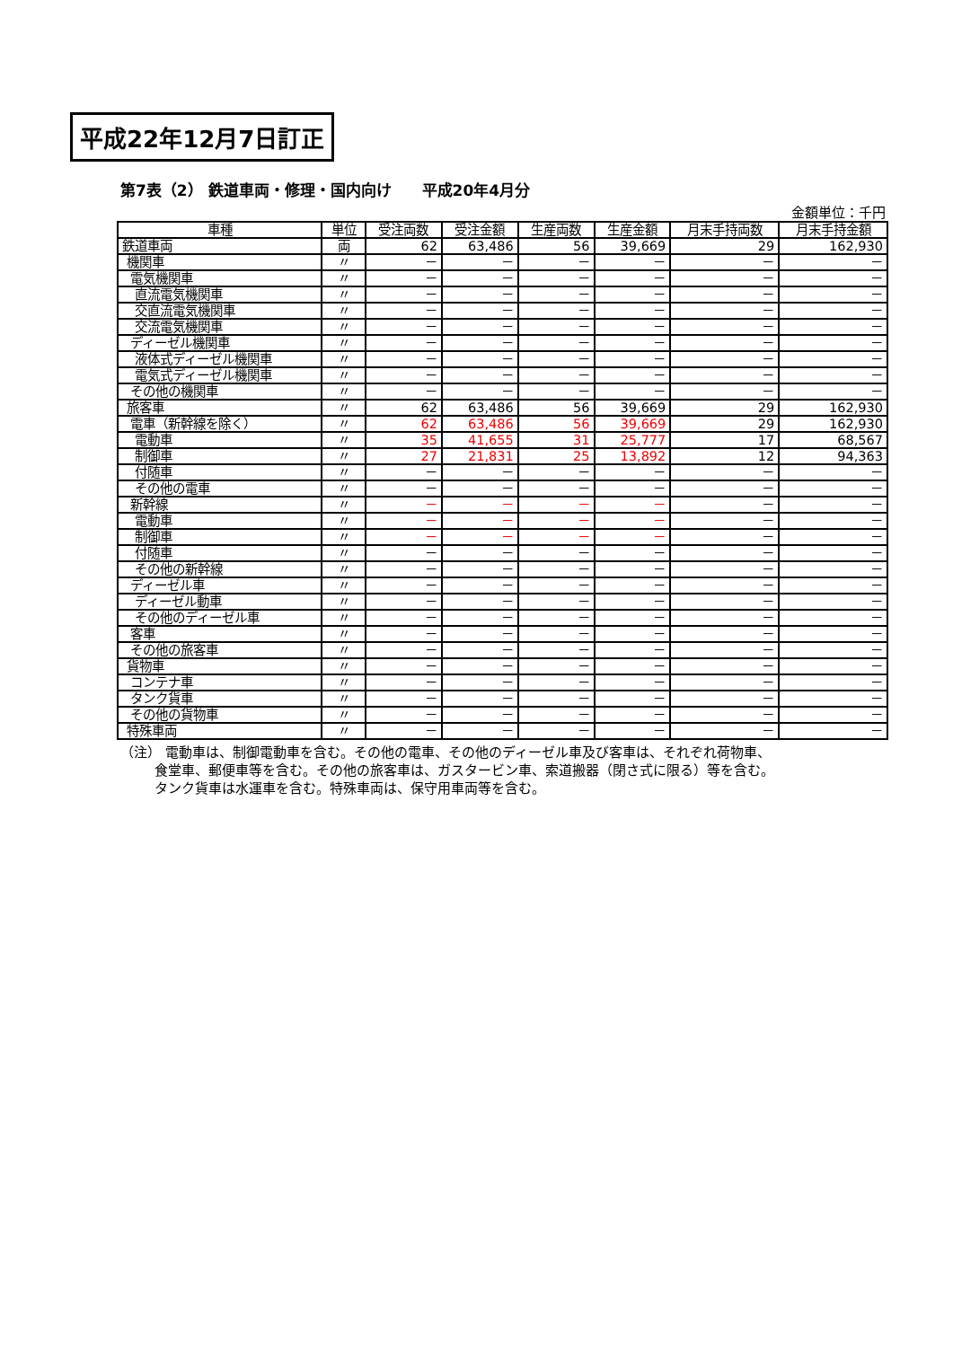平成22年12月7日訂正
第7表（2） 鉄道車両・修理・国内向け　　平成20年4月分
金額単位：千円
| 車種 | 単位 | 受注両数 | 受注金額 | 生産両数 | 生産金額 | 月末手持両数 | 月末手持金額 |
| --- | --- | --- | --- | --- | --- | --- | --- |
| 鉄道車両 | 両 | 62 | 63,486 | 56 | 39,669 | 29 | 162,930 |
| 機関車 | 〃 | － | － | － | － | － | － |
| 電気機関車 | 〃 | － | － | － | － | － | － |
| 直流電気機関車 | 〃 | － | － | － | － | － | － |
| 交直流電気機関車 | 〃 | － | － | － | － | － | － |
| 交流電気機関車 | 〃 | － | － | － | － | － | － |
| ディーゼル機関車 | 〃 | － | － | － | － | － | － |
| 液体式ディーゼル機関車 | 〃 | － | － | － | － | － | － |
| 電気式ディーゼル機関車 | 〃 | － | － | － | － | － | － |
| その他の機関車 | 〃 | － | － | － | － | － | － |
| 旅客車 | 〃 | 62 | 63,486 | 56 | 39,669 | 29 | 162,930 |
| 電車（新幹線を除く） | 〃 | 62 | 63,486 | 56 | 39,669 | 29 | 162,930 |
| 電動車 | 〃 | 35 | 41,655 | 31 | 25,777 | 17 | 68,567 |
| 制御車 | 〃 | 27 | 21,831 | 25 | 13,892 | 12 | 94,363 |
| 付随車 | 〃 | － | － | － | － | － | － |
| その他の電車 | 〃 | － | － | － | － | － | － |
| 新幹線 | 〃 | － | － | － | － | － | － |
| 電動車 | 〃 | － | － | － | － | － | － |
| 制御車 | 〃 | － | － | － | － | － | － |
| 付随車 | 〃 | － | － | － | － | － | － |
| その他の新幹線 | 〃 | － | － | － | － | － | － |
| ディーゼル車 | 〃 | － | － | － | － | － | － |
| ディーゼル動車 | 〃 | － | － | － | － | － | － |
| その他のディーゼル車 | 〃 | － | － | － | － | － | － |
| 客車 | 〃 | － | － | － | － | － | － |
| その他の旅客車 | 〃 | － | － | － | － | － | － |
| 貨物車 | 〃 | － | － | － | － | － | － |
| コンテナ車 | 〃 | － | － | － | － | － | － |
| タンク貨車 | 〃 | － | － | － | － | － | － |
| その他の貨物車 | 〃 | － | － | － | － | － | － |
| 特殊車両 | 〃 | － | － | － | － | － | － |
（注） 電動車は、制御電動車を含む。その他の電車、その他のディーゼル車及び客車は、それぞれ荷物車、
食堂車、郵便車等を含む。その他の旅客車は、ガスタービン車、索道搬器（閉さ式に限る）等を含む。
タンク貨車は水運車を含む。特殊車両は、保守用車両等を含む。